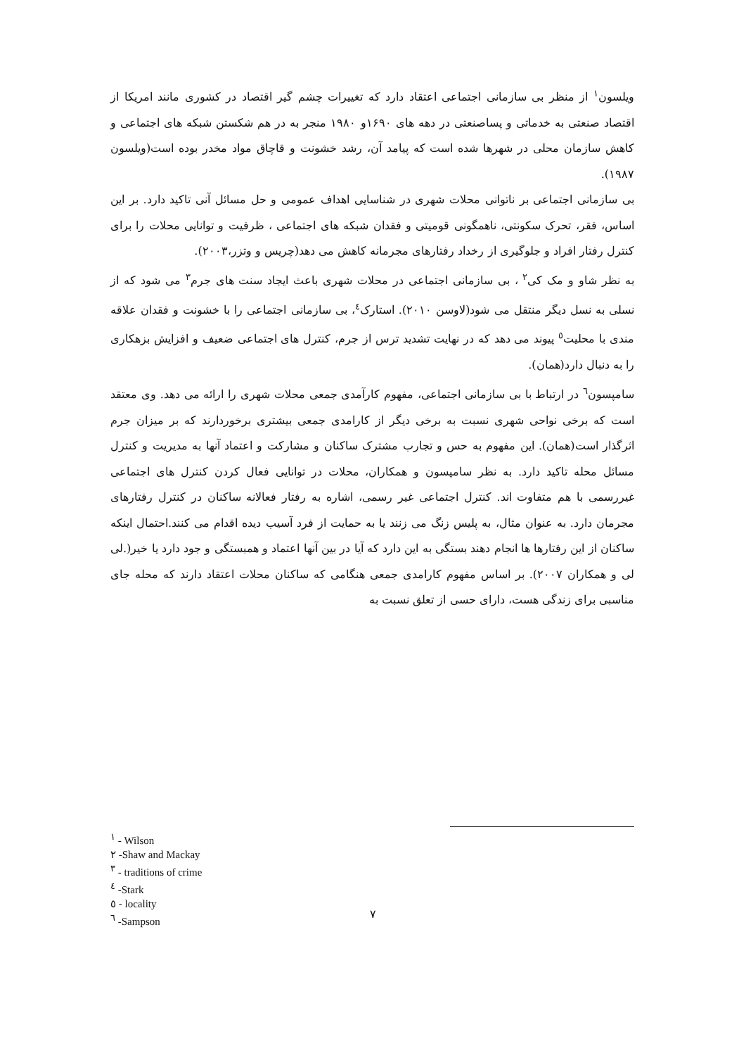ویلسون<sup>۱</sup> از منظر بی سازمانی اجتماعی اعتقاد دارد که تغییرات چشم گیر اقتصاد در کشوری مانند امریکا از اقتصاد صنعتی به خدماتی و پساصنعتی در دهه های ۱۶۹۰و ۱۹۸۰ منجر به در هم شکستن شبکه های اجتماعی و کاهش سازمان محلی در شهرها شده است که پیامد آن، رشد خشونت و قاچاق مواد مخدر بوده است(ویلسون ۱۹۸۷).
بی سازمانی اجتماعی بر ناتوانی محلات شهری در شناسایی اهداف عمومی و حل مسائل آنی تاکید دارد. بر این اساس، فقر، تحرک سکونتی، ناهمگونی قومیتی و فقدان شبکه های اجتماعی ، ظرفیت و توانایی محلات را برای کنترل رفتار افراد و جلوگیری از رخداد رفتارهای مجرمانه کاهش می دهد(چریس و وتزر،۲۰۰۳).
به نظر شاو و مک کی<sup>۲</sup> ، بی سازمانی اجتماعی در محلات شهری باعث ایجاد سنت های جرم<sup>۳</sup> می شود که از نسلی به نسل دیگر منتقل می شود(لاوسن ۲۰۱۰). استارک<sup>٤</sup>، بی سازمانی اجتماعی را با خشونت و فقدان علاقه مندی با محلیت<sup>٥</sup> پیوند می دهد که در نهایت تشدید ترس از جرم، کنترل های اجتماعی ضعیف و افزایش بزهکاری را به دنبال دارد(همان).
سامپسون<sup>٦</sup> در ارتباط با بی سازمانی اجتماعی، مفهوم کارآمدی جمعی محلات شهری را ارائه می دهد. وی معتقد است که برخی نواحی شهری نسبت به برخی دیگر از کارامدی جمعی بیشتری برخوردارند که بر میزان جرم اثرگذار است(همان). این مفهوم به حس و تجارب مشترک ساکنان و مشارکت و اعتماد آنها به مدیریت و کنترل مسائل محله تاکید دارد. به نظر سامپسون و همکاران، محلات در توانایی فعال کردن کنترل های اجتماعی غیررسمی با هم متفاوت اند. کنترل اجتماعی غیر رسمی، اشاره به رفتار فعالانه ساکنان در کنترل رفتارهای مجرمان دارد. به عنوان مثال، به پلیس زنگ می زنند یا به حمایت از فرد آسیب دیده اقدام می کنند.احتمال اینکه ساکنان از این رفتارها ها انجام دهند بستگی به این دارد که آیا در بین آنها اعتماد و همبستگی و جود دارد یا خیر(.لی لی و همکاران ۲۰۰۷). بر اساس مفهوم کارامدی جمعی هنگامی که ساکنان محلات اعتقاد دارند که محله جای مناسبی برای زندگی هست، دارای حسی از تعلق نسبت به
<sup>۱</sup> - Wilson
۲ -Shaw and Mackay
<sup>۳</sup> - traditions of crime
<sup>٤</sup> -Stark
٥ - locality
<sup>٦</sup> -Sampson
۷